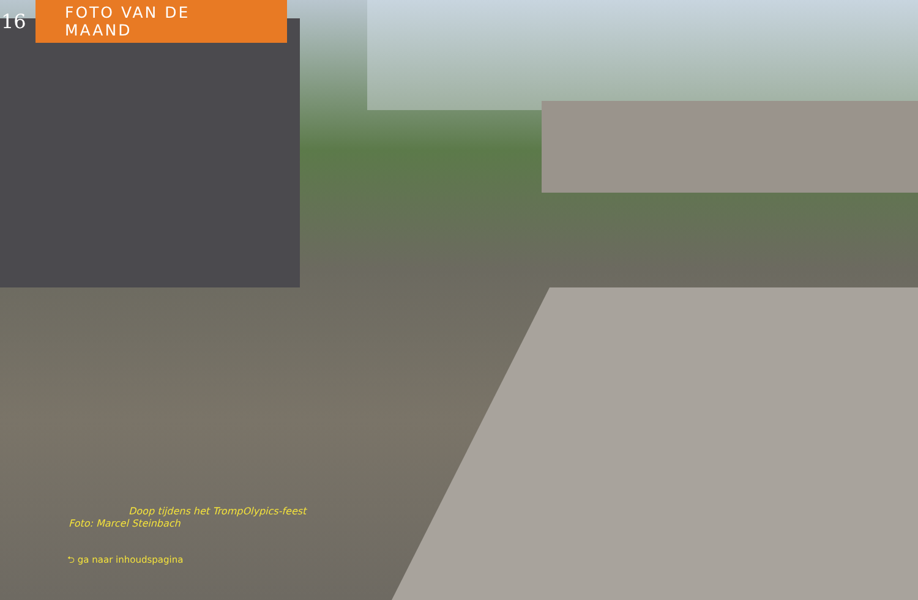16 FOTO VAN DE MAAND
Doop tijdens het TrompOlypics-feest
Foto: Marcel Steinbach
⮌ ga naar inhoudspagina